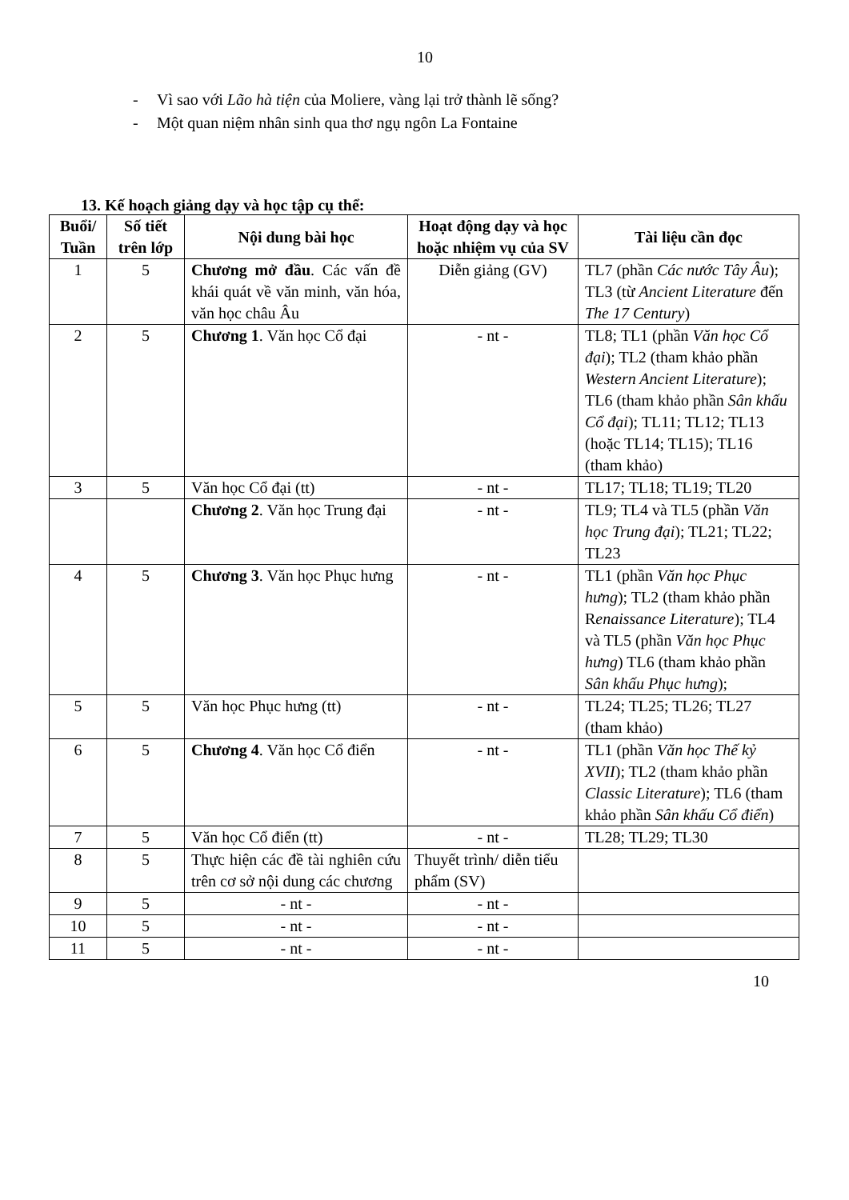10
- Vì sao với Lão hà tiện của Moliere, vàng lại trở thành lẽ sống?
- Một quan niệm nhân sinh qua thơ ngụ ngôn La Fontaine
13. Kế hoạch giảng dạy và học tập cụ thể:
| Buổi/ Tuần | Số tiết trên lớp | Nội dung bài học | Hoạt động dạy và học hoặc nhiệm vụ của SV | Tài liệu cần đọc |
| --- | --- | --- | --- | --- |
| 1 | 5 | Chương mở đầu . Các vấn đề khái quát về văn minh, văn hóa, văn học châu Âu | Diễn giảng (GV) | TL7 (phần Các nước Tây Âu ); TL3 (từ Ancient Literature đến The 17 Century ) |
| 2 | 5 | Chương 1 . Văn học Cổ đại | - nt - | TL8; TL1 (phần Văn học Cổ đại ); TL2 (tham khảo phần Western Ancient Literature ); TL6 (tham khảo phần Sân khấu Cổ đại ); TL11; TL12; TL13 (hoặc TL14; TL15); TL16 (tham khảo) |
| 3 | 5 | Văn học Cổ đại (tt) | - nt - | TL17; TL18; TL19; TL20 |
| | | Chương 2 . Văn học Trung đại | - nt - | TL9; TL4 và TL5 (phần Văn học Trung đại ); TL21; TL22; TL23 |
| 4 | 5 | Chương 3 . Văn học Phục hưng | - nt - | TL1 (phần Văn học Phục hưng ); TL2 (tham khảo phần R enaissance Literature ); TL4 và TL5 (phần Văn học Phục hưng ) TL6 (tham khảo phần Sân khấu Phục hưng ); |
| 5 | 5 | Văn học Phục hưng (tt) | - nt - | TL24; TL25; TL26; TL27 (tham khảo) |
| 6 | 5 | Chương 4 . Văn học Cổ điển | - nt - | TL1 (phần Văn học Thế kỷ XVII ); TL2 (tham khảo phần Classic Literature ); TL6 (tham khảo phần Sân khấu Cổ điển ) |
| 7 | 5 | Văn học Cổ điển (tt) | - nt - | TL28; TL29; TL30 |
| 8 | 5 | Thực hiện các đề tài nghiên cứu trên cơ sở nội dung các chương | Thuyết trình/ diễn tiểu phẩm (SV) | |
| 9 | 5 | - nt - | - nt - | |
| 10 | 5 | - nt - | - nt - | |
| 11 | 5 | - nt - | - nt - | |
10